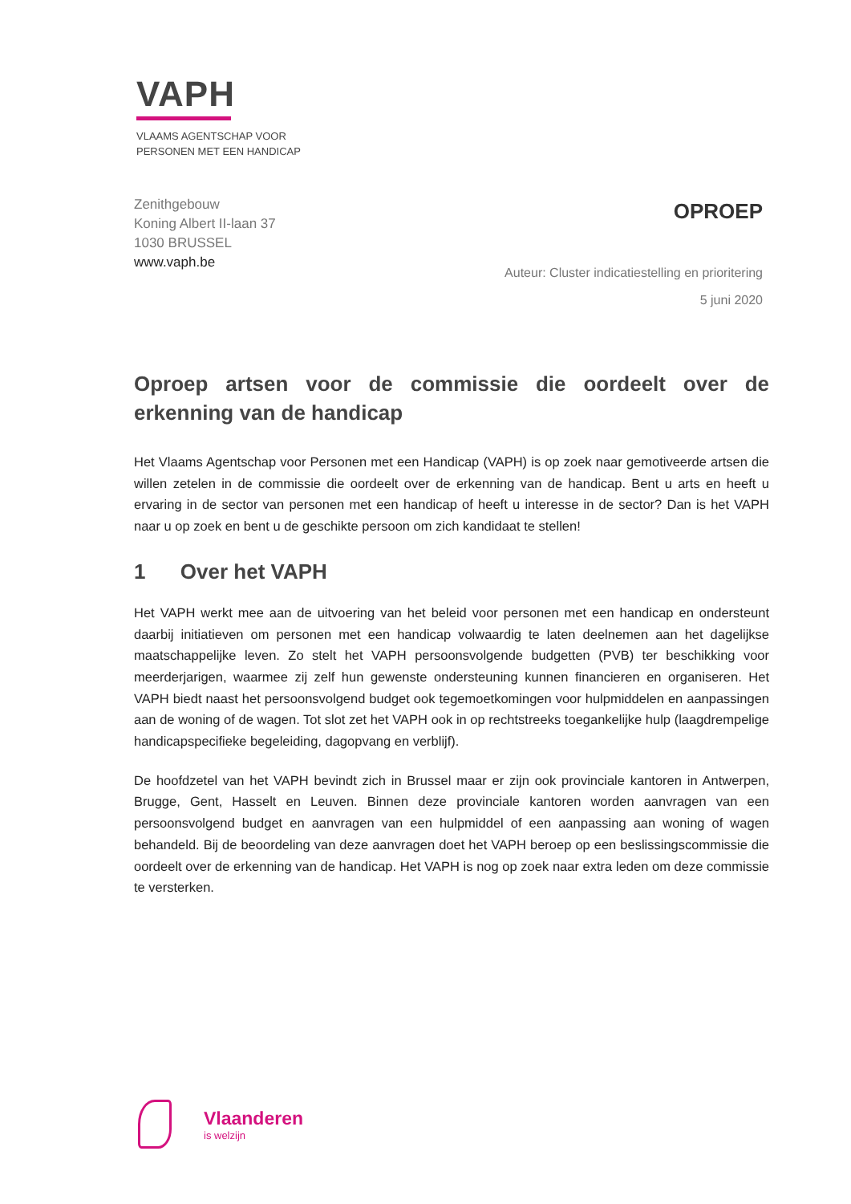VAPH
VLAAMS AGENTSCHAP VOOR
PERSONEN MET EEN HANDICAP
Zenithgebouw
Koning Albert II-laan 37
1030 BRUSSEL
www.vaph.be
OPROEP
Auteur: Cluster indicatiestelling en prioritering
5 juni 2020
Oproep artsen voor de commissie die oordeelt over de erkenning van de handicap
Het Vlaams Agentschap voor Personen met een Handicap (VAPH) is op zoek naar gemotiveerde artsen die willen zetelen in de commissie die oordeelt over de erkenning van de handicap. Bent u arts en heeft u ervaring in de sector van personen met een handicap of heeft u interesse in de sector? Dan is het VAPH naar u op zoek en bent u de geschikte persoon om zich kandidaat te stellen!
1 Over het VAPH
Het VAPH werkt mee aan de uitvoering van het beleid voor personen met een handicap en ondersteunt daarbij initiatieven om personen met een handicap volwaardig te laten deelnemen aan het dagelijkse maatschappelijke leven. Zo stelt het VAPH persoonsvolgende budgetten (PVB) ter beschikking voor meerderjarigen, waarmee zij zelf hun gewenste ondersteuning kunnen financieren en organiseren. Het VAPH biedt naast het persoonsvolgend budget ook tegemoetkomingen voor hulpmiddelen en aanpassingen aan de woning of de wagen. Tot slot zet het VAPH ook in op rechtstreeks toegankelijke hulp (laagdrempelige handicapspecifieke begeleiding, dagopvang en verblijf).
De hoofdzetel van het VAPH bevindt zich in Brussel maar er zijn ook provinciale kantoren in Antwerpen, Brugge, Gent, Hasselt en Leuven. Binnen deze provinciale kantoren worden aanvragen van een persoonsvolgend budget en aanvragen van een hulpmiddel of een aanpassing aan woning of wagen behandeld. Bij de beoordeling van deze aanvragen doet het VAPH beroep op een beslissingscommissie die oordeelt over de erkenning van de handicap. Het VAPH is nog op zoek naar extra leden om deze commissie te versterken.
Vlaanderen
is welzijn